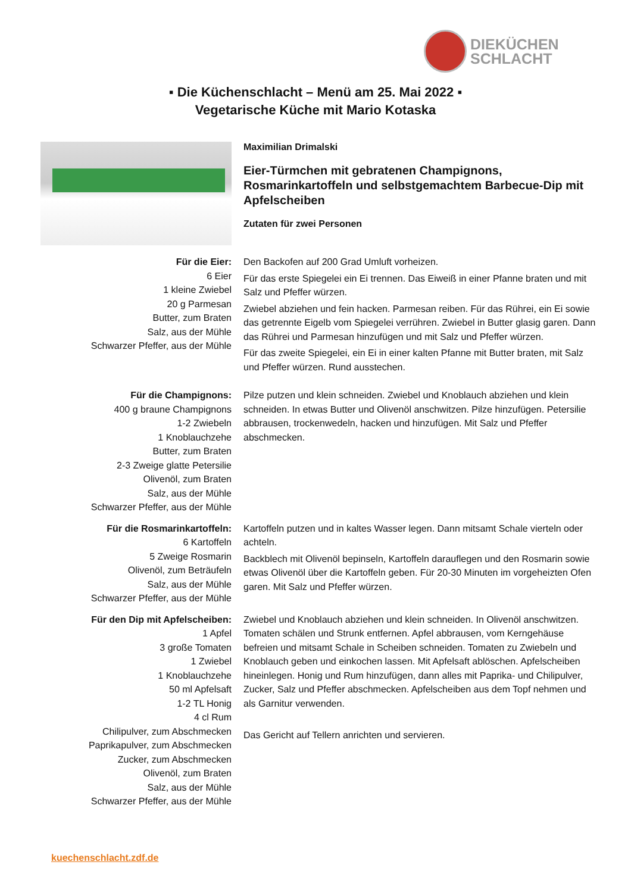DIEKÜCHEN
SCHLACHT
▪ Die Küchenschlacht – Menü am 25. Mai 2022 ▪
Vegetarische Küche mit Mario Kotaska
Maximilian Drimalski
Eier-Türmchen mit gebratenen Champignons, Rosmarinkartoffeln und selbstgemachtem Barbecue-Dip mit Apfelscheiben
Zutaten für zwei Personen
Für die Eier:
6 Eier
1 kleine Zwiebel
20 g Parmesan
Butter, zum Braten
Salz, aus der Mühle
Schwarzer Pfeffer, aus der Mühle
Den Backofen auf 200 Grad Umluft vorheizen.
Für das erste Spiegelei ein Ei trennen. Das Eiweiß in einer Pfanne braten und mit Salz und Pfeffer würzen.
Zwiebel abziehen und fein hacken. Parmesan reiben. Für das Rührei, ein Ei sowie das getrennte Eigelb vom Spiegelei verrühren. Zwiebel in Butter glasig garen. Dann das Rührei und Parmesan hinzufügen und mit Salz und Pfeffer würzen.
Für das zweite Spiegelei, ein Ei in einer kalten Pfanne mit Butter braten, mit Salz und Pfeffer würzen. Rund ausstechen.
Für die Champignons:
400 g braune Champignons
1-2 Zwiebeln
1 Knoblauchzehe
Butter, zum Braten
2-3 Zweige glatte Petersilie
Olivenöl, zum Braten
Salz, aus der Mühle
Schwarzer Pfeffer, aus der Mühle
Pilze putzen und klein schneiden. Zwiebel und Knoblauch abziehen und klein schneiden. In etwas Butter und Olivenöl anschwitzen. Pilze hinzufügen. Petersilie abbrausen, trockenwedeln, hacken und hinzufügen. Mit Salz und Pfeffer abschmecken.
Für die Rosmarinkartoffeln:
6 Kartoffeln
5 Zweige Rosmarin
Olivenöl, zum Beträufeln
Salz, aus der Mühle
Schwarzer Pfeffer, aus der Mühle
Kartoffeln putzen und in kaltes Wasser legen. Dann mitsamt Schale vierteln oder achteln.
Backblech mit Olivenöl bepinseln, Kartoffeln darauflegen und den Rosmarin sowie etwas Olivenöl über die Kartoffeln geben. Für 20-30 Minuten im vorgeheizten Ofen garen. Mit Salz und Pfeffer würzen.
Für den Dip mit Apfelscheiben:
1 Apfel
3 große Tomaten
1 Zwiebel
1 Knoblauchzehe
50 ml Apfelsaft
1-2 TL Honig
4 cl Rum
Chilipulver, zum Abschmecken
Paprikapulver, zum Abschmecken
Zucker, zum Abschmecken
Olivenöl, zum Braten
Salz, aus der Mühle
Schwarzer Pfeffer, aus der Mühle
Zwiebel und Knoblauch abziehen und klein schneiden. In Olivenöl anschwitzen. Tomaten schälen und Strunk entfernen. Apfel abbrausen, vom Kerngehäuse befreien und mitsamt Schale in Scheiben schneiden. Tomaten zu Zwiebeln und Knoblauch geben und einkochen lassen. Mit Apfelsaft ablöschen. Apfelscheiben hineinlegen. Honig und Rum hinzufügen, dann alles mit Paprika- und Chilipulver, Zucker, Salz und Pfeffer abschmecken. Apfelscheiben aus dem Topf nehmen und als Garnitur verwenden.
Das Gericht auf Tellern anrichten und servieren.
kuechenschlacht.zdf.de